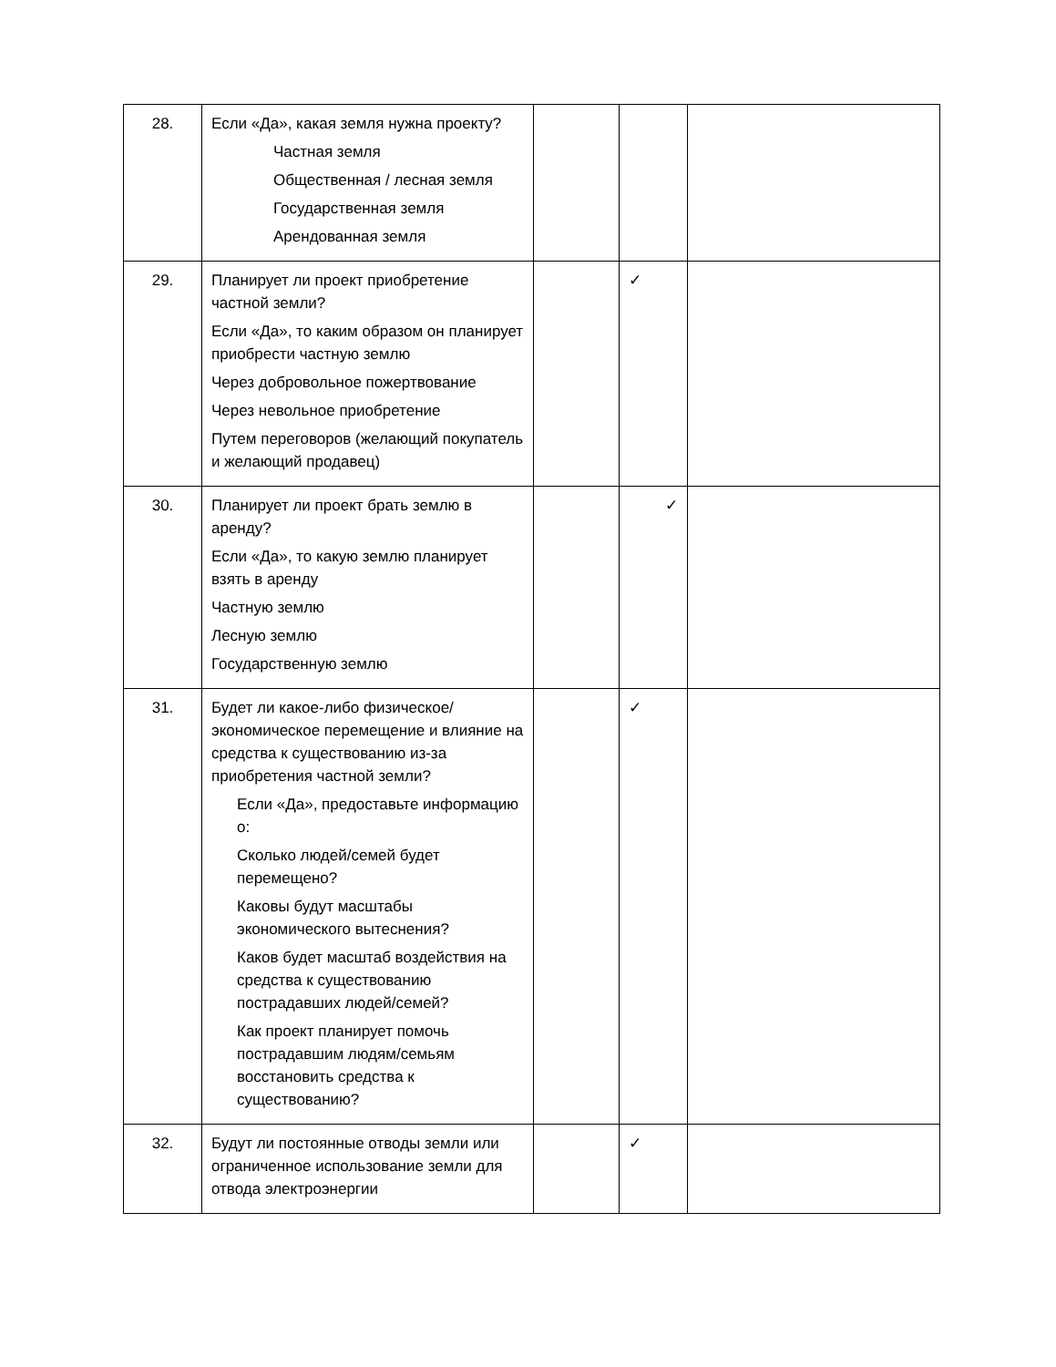| 28. | Если «Да», какая земля нужна проекту? Частная земля Общественная / лесная земля Государственная земля Арендованная земля | | | |
| 29. | Планирует ли проект приобретение частной земли? Если «Да», то каким образом он планирует приобрести частную землю Через добровольное пожертвование Через невольное приобретение Путем переговоров (желающий покупатель и желающий продавец) | | ✓ | |
| 30. | Планирует ли проект брать землю в аренду? Если «Да», то какую землю планирует взять в аренду Частную землю Лесную землю Государственную землю | | ✓ | |
| 31. | Будет ли какое-либо физическое/экономическое перемещение и влияние на средства к существованию из-за приобретения частной земли? Если «Да», предоставьте информацию о: Сколько людей/семей будет перемещено? Каковы будут масштабы экономического вытеснения? Каков будет масштаб воздействия на средства к существованию пострадавших людей/семей? Как проект планирует помочь пострадавшим людям/семьям восстановить средства к существованию? | | ✓ | |
| 32. | Будут ли постоянные отводы земли или ограниченное использование земли для отвода электроэнергии | | ✓ | |